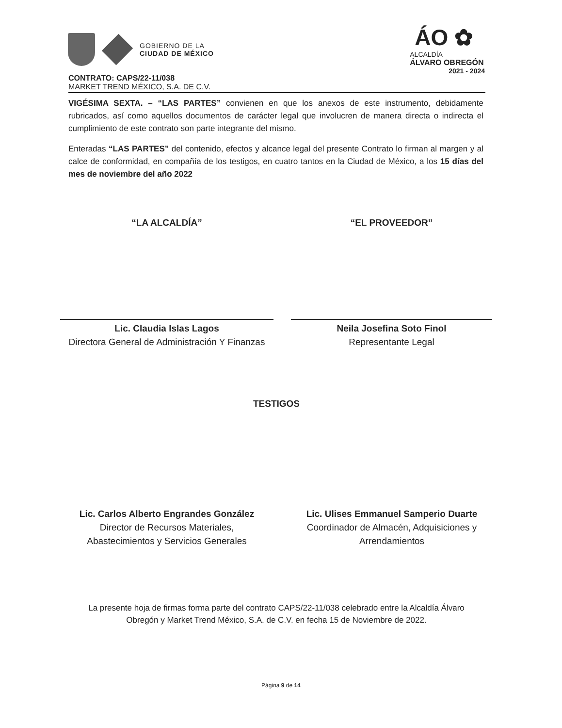GOBIERNO DE LA
CIUDAD DE MÉXICO
ÁO ✿
ALCALDÍA
ÁLVARO OBREGÓN
2021 - 2024
CONTRATO: CAPS/22-11/038
MARKET TREND MÉXICO, S.A. DE C.V.
VIGÉSIMA SEXTA. – “LAS PARTES” convienen en que los anexos de este instrumento, debidamente rubricados, así como aquellos documentos de carácter legal que involucren de manera directa o indirecta el cumplimiento de este contrato son parte integrante del mismo.
Enteradas “LAS PARTES” del contenido, efectos y alcance legal del presente Contrato lo firman al margen y al calce de conformidad, en compañía de los testigos, en cuatro tantos en la Ciudad de México, a los 15 días del mes de noviembre del año 2022
“LA ALCALDÍA” “EL PROVEEDOR”
Lic. Claudia Islas Lagos
Directora General de Administración Y Finanzas
Neila Josefina Soto Finol
Representante Legal
TESTIGOS
Lic. Carlos Alberto Engrandes González
Director de Recursos Materiales, Abastecimientos y Servicios Generales
Lic. Ulises Emmanuel Samperio Duarte
Coordinador de Almacén, Adquisiciones y Arrendamientos
La presente hoja de firmas forma parte del contrato CAPS/22-11/038 celebrado entre la Alcaldía Álvaro Obregón y Market Trend México, S.A. de C.V. en fecha 15 de Noviembre de 2022.
Página 9 de 14